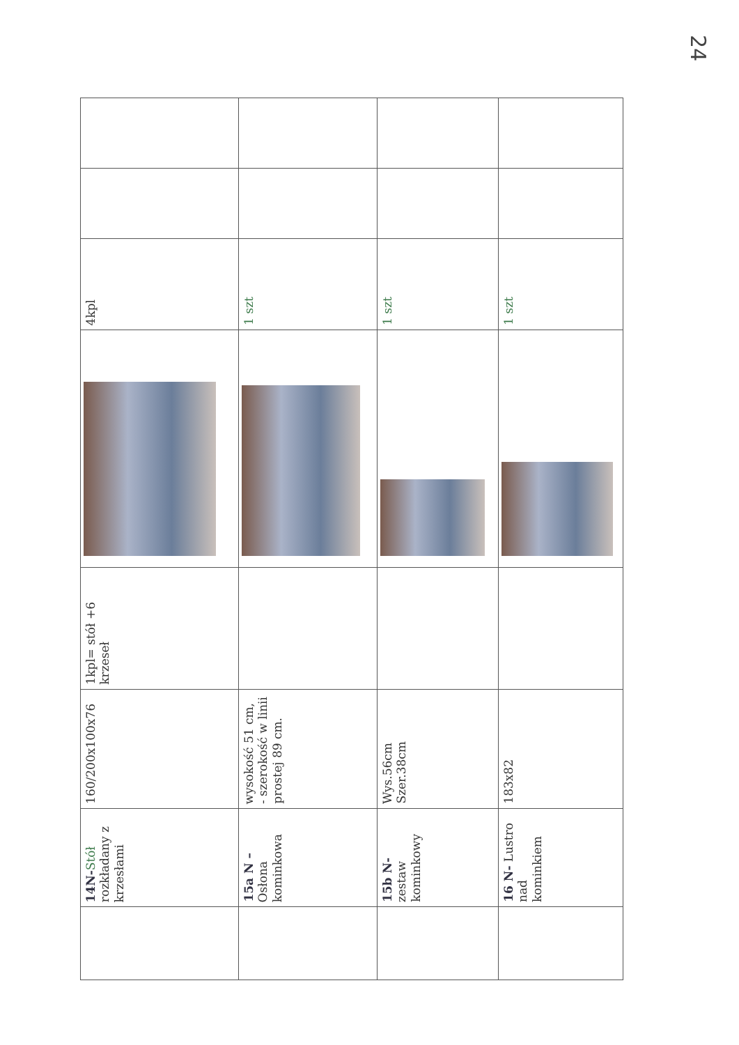24
| | 14N- Stół rozkładany z krzesłami | 160/200x100x76 | 1kpl= stół +6 krzeseł | | 4kpl | | |
| | 15a N – Osłona kominkowa | wysokość 51 cm, - szerokość w linii prostej 89 cm. | | | 1 szt | | |
| | 15b N- zestaw kominkowy | Wys.56cm Szer.38cm | | | 1 szt | | |
| | 16 N- Lustro nad kominkiem | 183x82 | | | 1 szt | | |